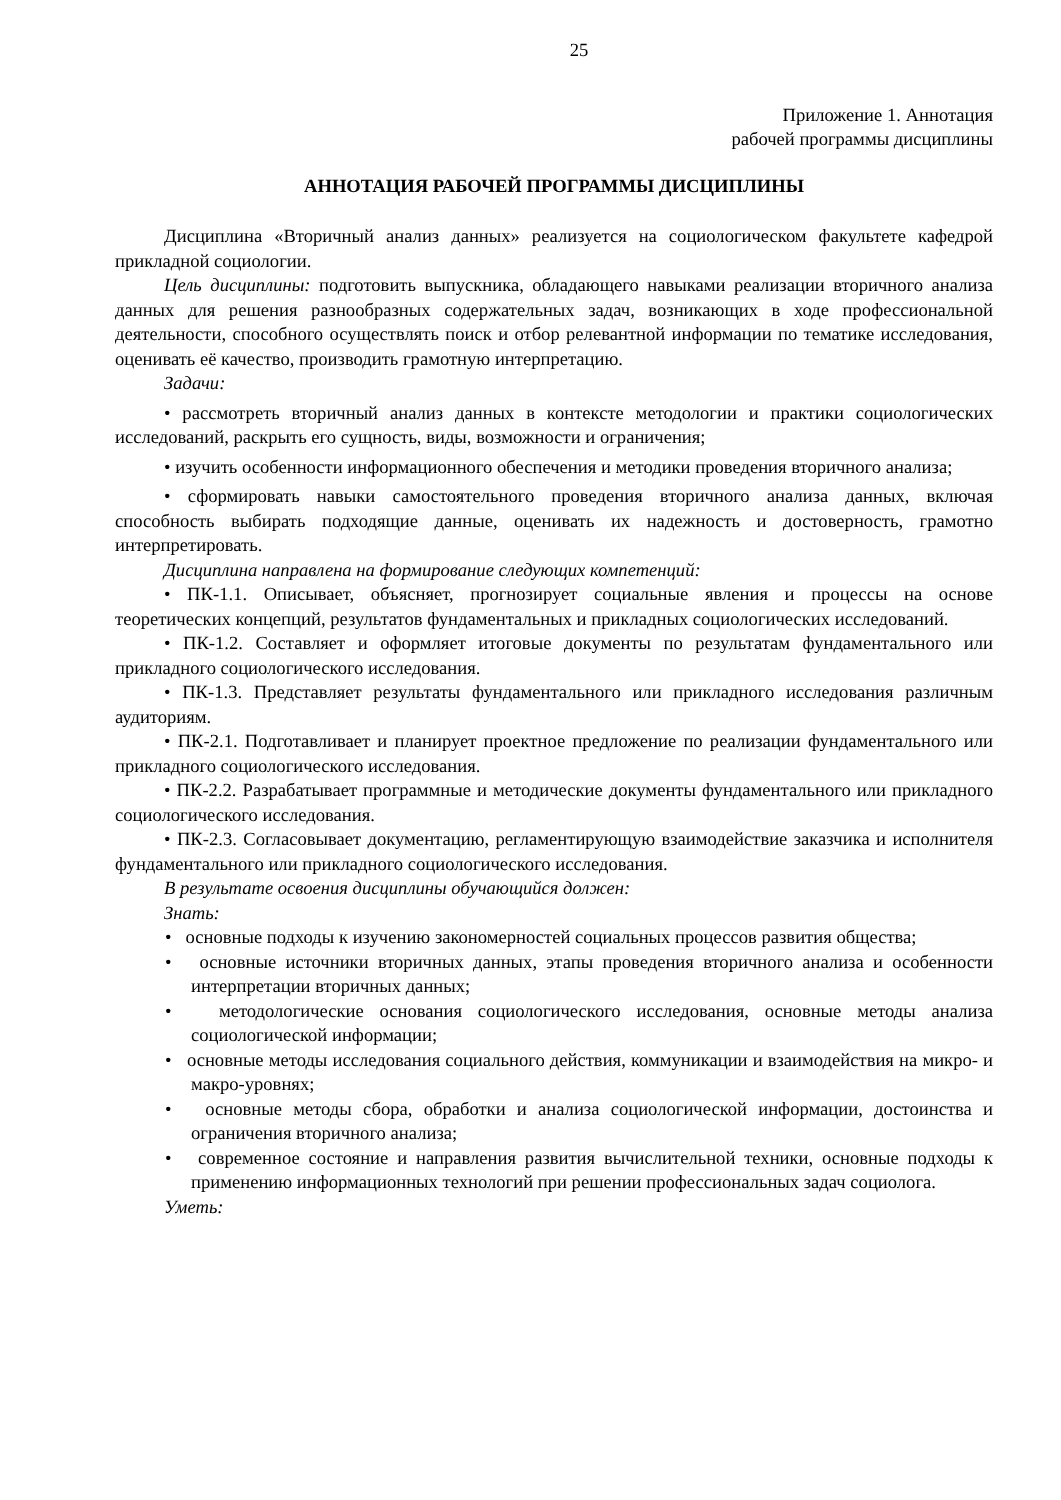25
Приложение 1. Аннотация
рабочей программы дисциплины
АННОТАЦИЯ РАБОЧЕЙ ПРОГРАММЫ ДИСЦИПЛИНЫ
Дисциплина «Вторичный анализ данных» реализуется на социологическом факультете кафедрой прикладной социологии.
Цель дисциплины: подготовить выпускника, обладающего навыками реализации вторичного анализа данных для решения разнообразных содержательных задач, возникающих в ходе профессиональной деятельности, способного осуществлять поиск и отбор релевантной информации по тематике исследования, оценивать её качество, производить грамотную интерпретацию.
Задачи:
• рассмотреть вторичный анализ данных в контексте методологии и практики социологических исследований, раскрыть его сущность, виды, возможности и ограничения;
• изучить особенности информационного обеспечения и методики проведения вторичного анализа;
• сформировать навыки самостоятельного проведения вторичного анализа данных, включая способность выбирать подходящие данные, оценивать их надежность и достоверность, грамотно интерпретировать.
Дисциплина направлена на формирование следующих компетенций:
• ПК-1.1. Описывает, объясняет, прогнозирует социальные явления и процессы на основе теоретических концепций, результатов фундаментальных и прикладных социологических исследований.
• ПК-1.2. Составляет и оформляет итоговые документы по результатам фундаментального или прикладного социологического исследования.
• ПК-1.3. Представляет результаты фундаментального или прикладного исследования различным аудиториям.
• ПК-2.1. Подготавливает и планирует проектное предложение по реализации фундаментального или прикладного социологического исследования.
• ПК-2.2. Разрабатывает программные и методические документы фундаментального или прикладного социологического исследования.
• ПК-2.3. Согласовывает документацию, регламентирующую взаимодействие заказчика и исполнителя фундаментального или прикладного социологического исследования.
В результате освоения дисциплины обучающийся должен:
Знать:
• основные подходы к изучению закономерностей социальных процессов развития общества;
• основные источники вторичных данных, этапы проведения вторичного анализа и особенности интерпретации вторичных данных;
• методологические основания социологического исследования, основные методы анализа социологической информации;
• основные методы исследования социального действия, коммуникации и взаимодействия на микро- и макро-уровнях;
• основные методы сбора, обработки и анализа социологической информации, достоинства и ограничения вторичного анализа;
• современное состояние и направления развития вычислительной техники, основные подходы к применению информационных технологий при решении профессиональных задач социолога.
Уметь: